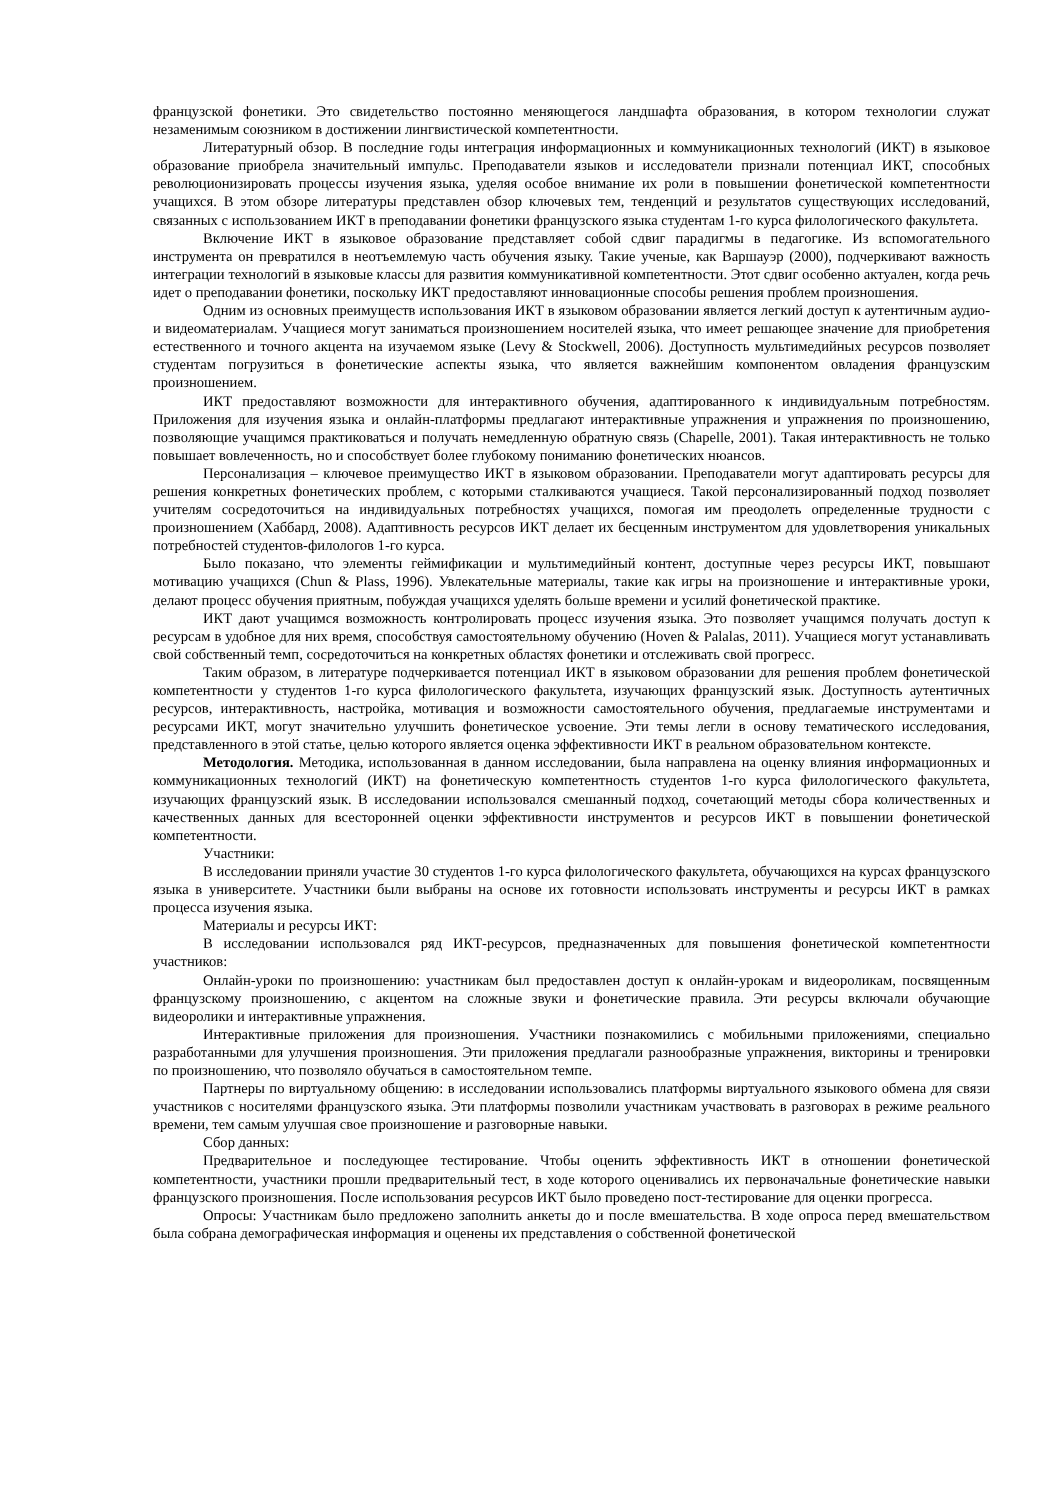французской фонетики. Это свидетельство постоянно меняющегося ландшафта образования, в котором технологии служат незаменимым союзником в достижении лингвистической компетентности.
Литературный обзор. В последние годы интеграция информационных и коммуникационных технологий (ИКТ) в языковое образование приобрела значительный импульс. Преподаватели языков и исследователи признали потенциал ИКТ, способных революционизировать процессы изучения языка, уделяя особое внимание их роли в повышении фонетической компетентности учащихся. В этом обзоре литературы представлен обзор ключевых тем, тенденций и результатов существующих исследований, связанных с использованием ИКТ в преподавании фонетики французского языка студентам 1-го курса филологического факультета.
Включение ИКТ в языковое образование представляет собой сдвиг парадигмы в педагогике. Из вспомогательного инструмента он превратился в неотъемлемую часть обучения языку. Такие ученые, как Варшауэр (2000), подчеркивают важность интеграции технологий в языковые классы для развития коммуникативной компетентности. Этот сдвиг особенно актуален, когда речь идет о преподавании фонетики, поскольку ИКТ предоставляют инновационные способы решения проблем произношения.
Одним из основных преимуществ использования ИКТ в языковом образовании является легкий доступ к аутентичным аудио- и видеоматериалам. Учащиеся могут заниматься произношением носителей языка, что имеет решающее значение для приобретения естественного и точного акцента на изучаемом языке (Levy & Stockwell, 2006). Доступность мультимедийных ресурсов позволяет студентам погрузиться в фонетические аспекты языка, что является важнейшим компонентом овладения французским произношением.
ИКТ предоставляют возможности для интерактивного обучения, адаптированного к индивидуальным потребностям. Приложения для изучения языка и онлайн-платформы предлагают интерактивные упражнения и упражнения по произношению, позволяющие учащимся практиковаться и получать немедленную обратную связь (Chapelle, 2001). Такая интерактивность не только повышает вовлеченность, но и способствует более глубокому пониманию фонетических нюансов.
Персонализация – ключевое преимущество ИКТ в языковом образовании. Преподаватели могут адаптировать ресурсы для решения конкретных фонетических проблем, с которыми сталкиваются учащиеся. Такой персонализированный подход позволяет учителям сосредоточиться на индивидуальных потребностях учащихся, помогая им преодолеть определенные трудности с произношением (Хаббард, 2008). Адаптивность ресурсов ИКТ делает их бесценным инструментом для удовлетворения уникальных потребностей студентов-филологов 1-го курса.
Было показано, что элементы геймификации и мультимедийный контент, доступные через ресурсы ИКТ, повышают мотивацию учащихся (Chun & Plass, 1996). Увлекательные материалы, такие как игры на произношение и интерактивные уроки, делают процесс обучения приятным, побуждая учащихся уделять больше времени и усилий фонетической практике.
ИКТ дают учащимся возможность контролировать процесс изучения языка. Это позволяет учащимся получать доступ к ресурсам в удобное для них время, способствуя самостоятельному обучению (Hoven & Palalas, 2011). Учащиеся могут устанавливать свой собственный темп, сосредоточиться на конкретных областях фонетики и отслеживать свой прогресс.
Таким образом, в литературе подчеркивается потенциал ИКТ в языковом образовании для решения проблем фонетической компетентности у студентов 1-го курса филологического факультета, изучающих французский язык. Доступность аутентичных ресурсов, интерактивность, настройка, мотивация и возможности самостоятельного обучения, предлагаемые инструментами и ресурсами ИКТ, могут значительно улучшить фонетическое усвоение. Эти темы легли в основу тематического исследования, представленного в этой статье, целью которого является оценка эффективности ИКТ в реальном образовательном контексте.
Методология. Методика, использованная в данном исследовании, была направлена на оценку влияния информационных и коммуникационных технологий (ИКТ) на фонетическую компетентность студентов 1-го курса филологического факультета, изучающих французский язык. В исследовании использовался смешанный подход, сочетающий методы сбора количественных и качественных данных для всесторонней оценки эффективности инструментов и ресурсов ИКТ в повышении фонетической компетентности.
Участники:
В исследовании приняли участие 30 студентов 1-го курса филологического факультета, обучающихся на курсах французского языка в университете. Участники были выбраны на основе их готовности использовать инструменты и ресурсы ИКТ в рамках процесса изучения языка.
Материалы и ресурсы ИКТ:
В исследовании использовался ряд ИКТ-ресурсов, предназначенных для повышения фонетической компетентности участников:
Онлайн-уроки по произношению: участникам был предоставлен доступ к онлайн-урокам и видеороликам, посвященным французскому произношению, с акцентом на сложные звуки и фонетические правила. Эти ресурсы включали обучающие видеоролики и интерактивные упражнения.
Интерактивные приложения для произношения. Участники познакомились с мобильными приложениями, специально разработанными для улучшения произношения. Эти приложения предлагали разнообразные упражнения, викторины и тренировки по произношению, что позволяло обучаться в самостоятельном темпе.
Партнеры по виртуальному общению: в исследовании использовались платформы виртуального языкового обмена для связи участников с носителями французского языка. Эти платформы позволили участникам участвовать в разговорах в режиме реального времени, тем самым улучшая свое произношение и разговорные навыки.
Сбор данных:
Предварительное и последующее тестирование. Чтобы оценить эффективность ИКТ в отношении фонетической компетентности, участники прошли предварительный тест, в ходе которого оценивались их первоначальные фонетические навыки французского произношения. После использования ресурсов ИКТ было проведено пост-тестирование для оценки прогресса.
Опросы: Участникам было предложено заполнить анкеты до и после вмешательства. В ходе опроса перед вмешательством была собрана демографическая информация и оценены их представления о собственной фонетической